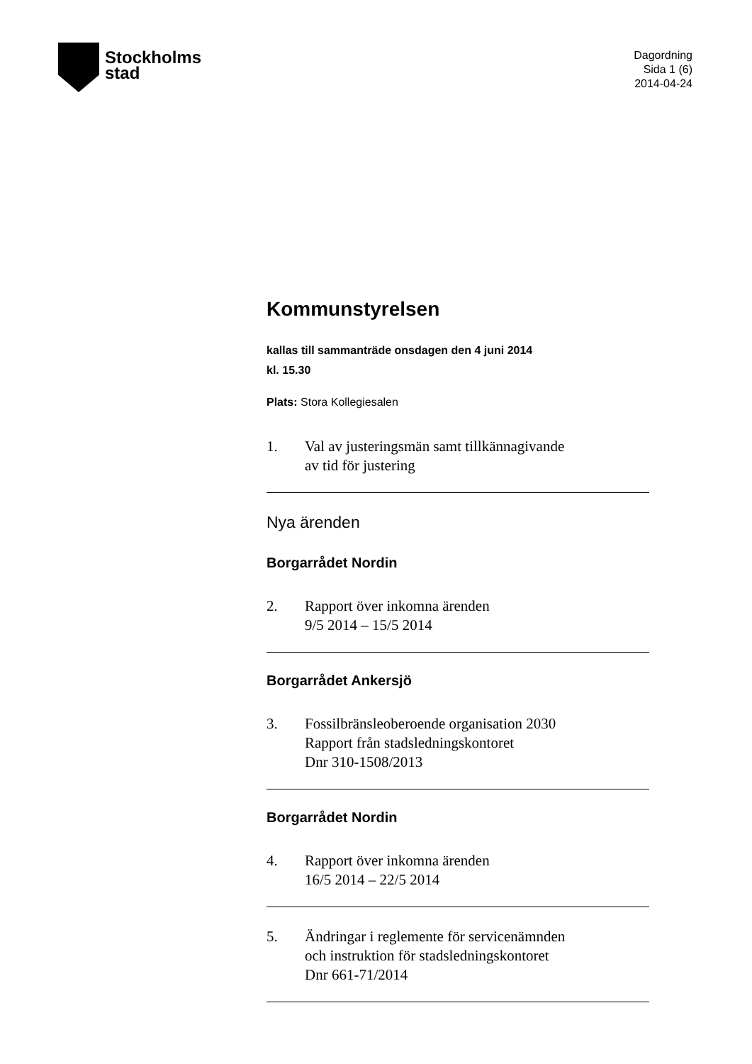Stockholms
stad
Dagordning
Sida 1 (6)
2014-04-24
Kommunstyrelsen
kallas till sammanträde onsdagen den 4 juni 2014
kl. 15.30
Plats: Stora Kollegiesalen
1. Val av justeringsmän samt tillkännagivande
av tid för justering
Nya ärenden
Borgarrådet Nordin
2. Rapport över inkomna ärenden
9/5 2014 – 15/5 2014
Borgarrådet Ankersjö
3. Fossilbränsleoberoende organisation 2030
Rapport från stadsledningskontoret
Dnr 310-1508/2013
Borgarrådet Nordin
4. Rapport över inkomna ärenden
16/5 2014 – 22/5 2014
5. Ändringar i reglemente för servicenämnden
och instruktion för stadsledningskontoret
Dnr 661-71/2014